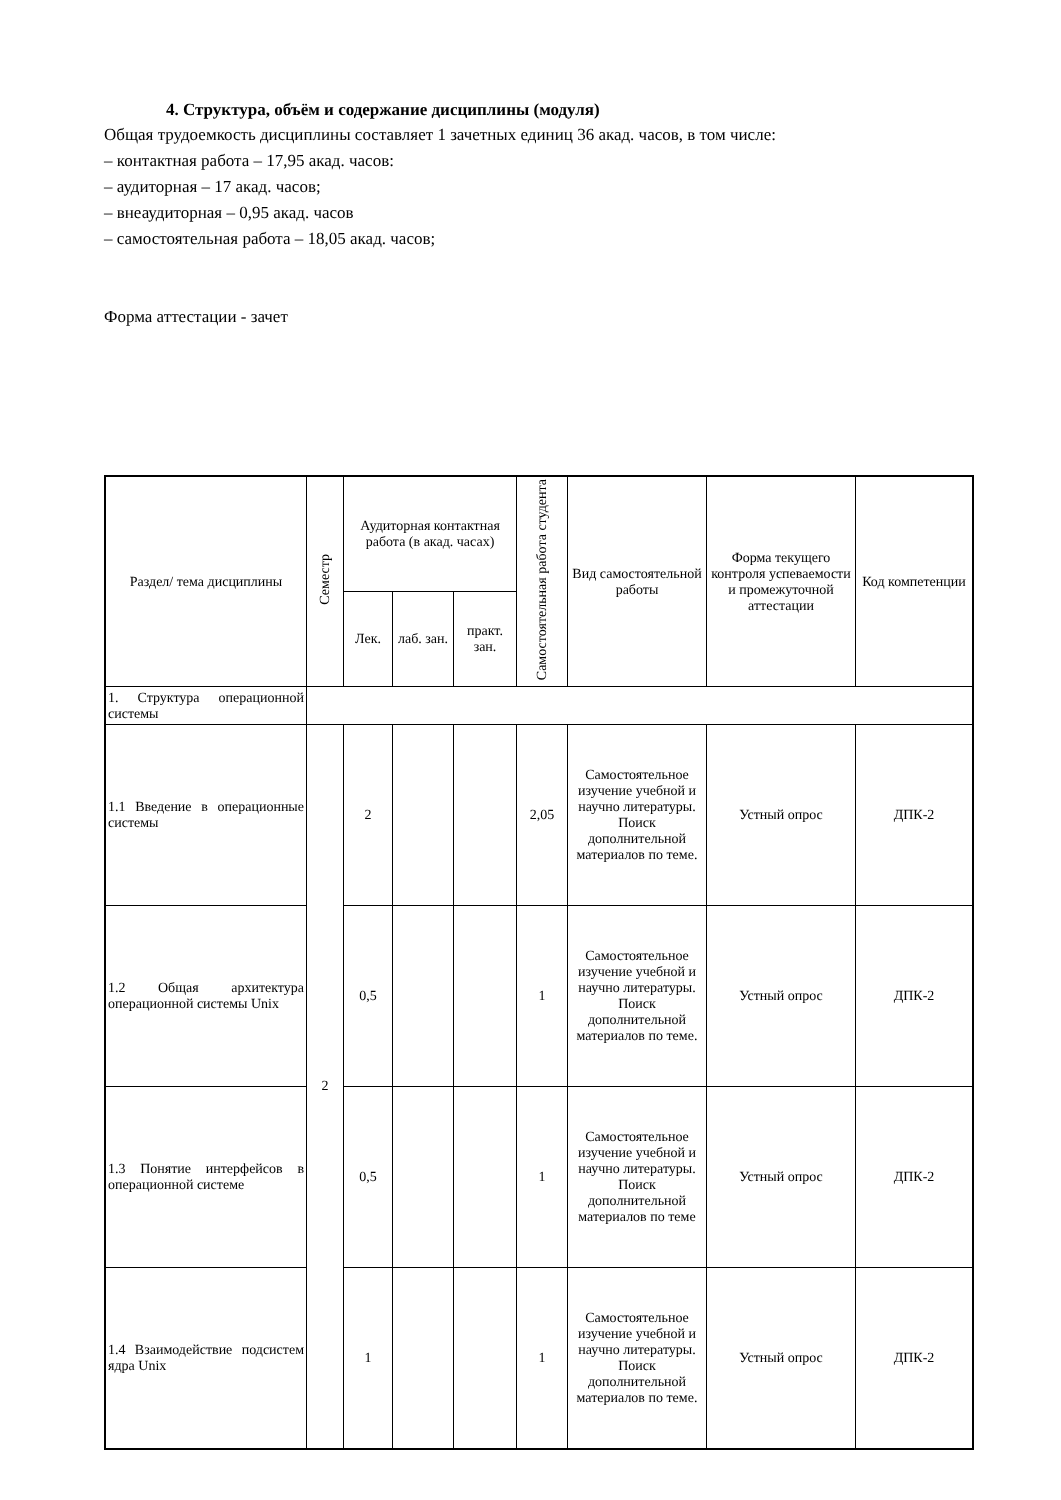4. Структура, объём и содержание дисциплины (модуля)
Общая трудоемкость дисциплины составляет 1 зачетных единиц 36 акад. часов, в том числе:
– контактная работа – 17,95 акад. часов:
– аудиторная – 17 акад. часов;
– внеаудиторная – 0,95 акад. часов
– самостоятельная работа – 18,05 акад. часов;
Форма аттестации - зачет
| Раздел/ тема дисциплины | Семестр | Аудиторная контактная работа (в акад. часах) | | | Самостоятельная работа студента | Вид самостоятельной работы | Форма текущего контроля успеваемости и промежуточной аттестации | Код компетенции |
| --- | --- | --- | --- | --- | --- | --- | --- | --- |
| | | Лек. | лаб. зан. | практ. зан. | | | | |
| 1. Структура операционной системы | | | | | | | | |
| 1.1 Введение в операционные системы | 2 | 2 | | | 2,05 | Самостоятельное изучение учебной и научно литературы. Поиск дополнительной материалов по теме. | Устный опрос | ДПК-2 |
| 1.2 Общая архитектура операционной системы Unix | | 0,5 | | | 1 | Самостоятельное изучение учебной и научно литературы. Поиск дополнительной материалов по теме. | Устный опрос | ДПК-2 |
| 1.3 Понятие интерфейсов в операционной системе | | 0,5 | | | 1 | Самостоятельное изучение учебной и научно литературы. Поиск дополнительной материалов по теме | Устный опрос | ДПК-2 |
| 1.4 Взаимодействие подсистем ядра Unix | | 1 | | | 1 | Самостоятельное изучение учебной и научно литературы. Поиск дополнительной материалов по теме. | Устный опрос | ДПК-2 |